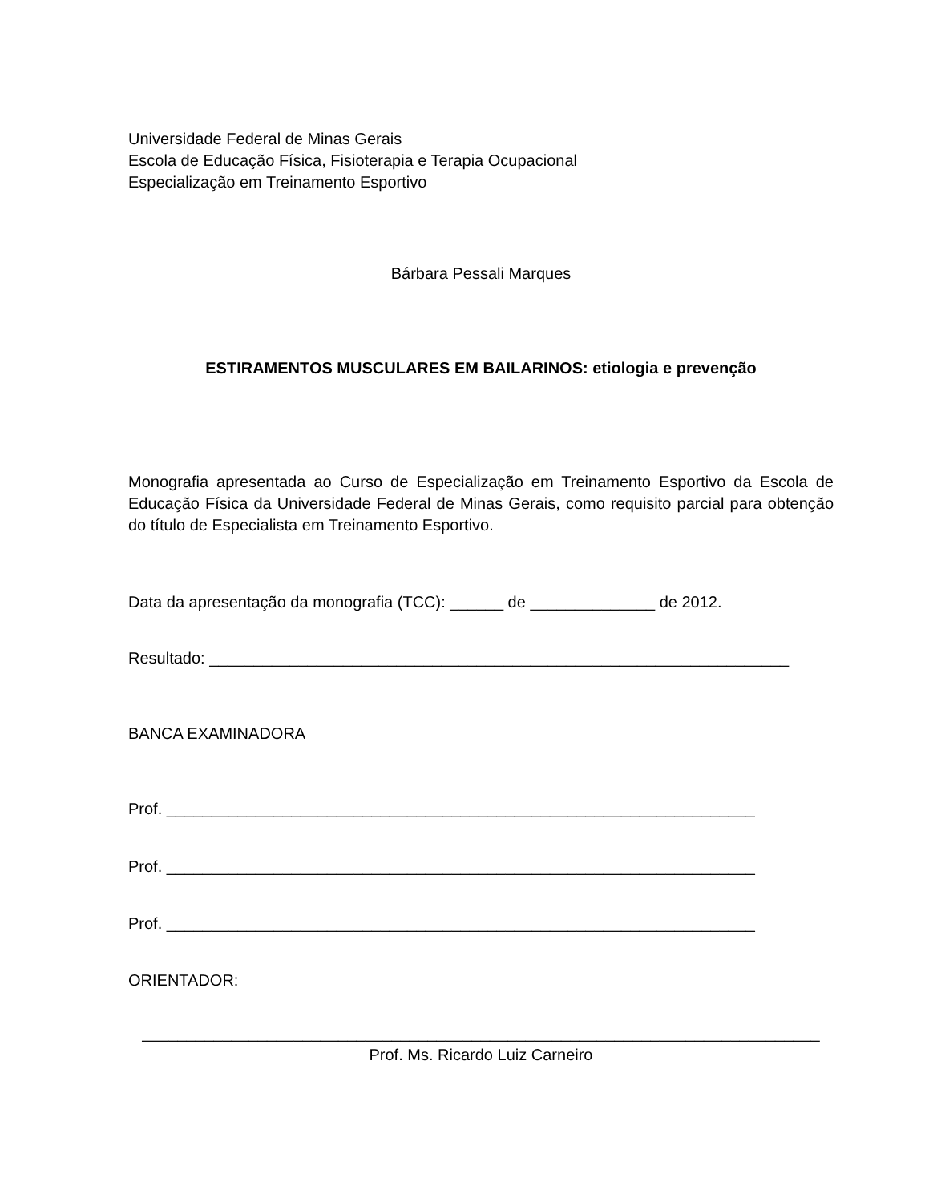Universidade Federal de Minas Gerais
Escola de Educação Física, Fisioterapia e Terapia Ocupacional
Especialização em Treinamento Esportivo
Bárbara Pessali Marques
ESTIRAMENTOS MUSCULARES EM BAILARINOS: etiologia e prevenção
Monografia apresentada ao Curso de Especialização em Treinamento Esportivo da Escola de Educação Física da Universidade Federal de Minas Gerais, como requisito parcial para obtenção do título de Especialista em Treinamento Esportivo.
Data da apresentação da monografia (TCC): ______ de ______________ de 2012.
Resultado: _________________________________________________________________
BANCA EXAMINADORA
Prof. __________________________________________________________________
Prof. __________________________________________________________________
Prof. __________________________________________________________________
ORIENTADOR:
____________________________________________________________________________
Prof. Ms. Ricardo Luiz Carneiro